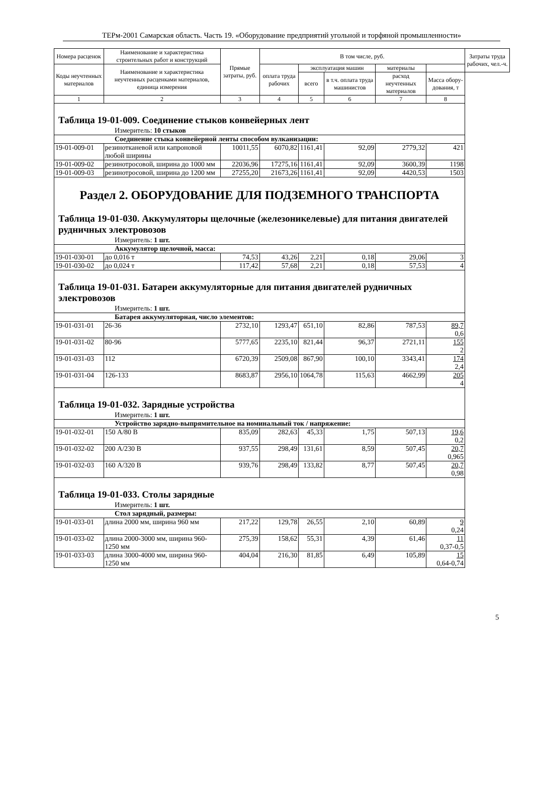ТЕРм-2001 Самарская область. Часть 19. «Оборудование предприятий угольной и торфяной промышленности»
| Номера расценок | Наименование и характеристика строительных работ и конструкций | Прямые затраты, руб. | В том числе, руб. | | | | | Затраты труда рабочих, чел.-ч. |
| --- | --- | --- | --- | --- | --- | --- | --- | --- |
| Коды неучтенных материалов | Наименование и характеристика неучтенных расценками материалов, единица измерения | | оплата труда рабочих | эксплуатация машин | | материалы | | |
| | | | | всего | в т.ч. оплата труда машинистов | расход неучтенных материалов | Масса обору-дования, т | |
| 1 | 2 | 3 | 4 | 5 | 6 | 7 | 8 | |
| Таблица 19-01-009. Соединение стыков конвейерных лент | | | | | | | | |
| Измеритель: 10 стыков | | | | | | | | |
| Соединение стыка конвейерной ленты способом вулканизации: | | | | | | | | |
| 19-01-009-01 | резинотканевой или капроновой любой ширины | 10011,55 | 6070,82 | 1161,41 | 92,09 | 2779,32 | 421 | |
| 19-01-009-02 | резинотросовой, ширина до 1000 мм | 22036,96 | 17275,16 | 1161,41 | 92,09 | 3600,39 | 1198 | |
| 19-01-009-03 | резинотросовой, ширина до 1200 мм | 27255,20 | 21673,26 | 1161,41 | 92,09 | 4420,53 | 1503 | |
| Раздел 2. ОБОРУДОВАНИЕ ДЛЯ ПОДЗЕМНОГО ТРАНСПОРТА | | | | | | | | |
| Таблица 19-01-030. Аккумуляторы щелочные (железоникелевые) для питания двигателей рудничных электровозов | | | | | | | | |
| Измеритель: 1 шт. | | | | | | | | |
| Аккумулятор щелочной, масса: | | | | | | | | |
| 19-01-030-01 | до 0,016 т | 74,53 | 43,26 | 2,21 | 0,18 | 29,06 | 3 | |
| 19-01-030-02 | до 0,024 т | 117,42 | 57,68 | 2,21 | 0,18 | 57,53 | 4 | |
| Таблица 19-01-031. Батареи аккумуляторные для питания двигателей рудничных электровозов | | | | | | | | |
| Измеритель: 1 шт. | | | | | | | | |
| Батарея аккумуляторная, число элементов: | | | | | | | | |
| 19-01-031-01 | 26-36 | 2732,10 | 1293,47 | 651,10 | 82,86 | 787,53 | 89,7 0,6 | |
| 19-01-031-02 | 80-96 | 5777,65 | 2235,10 | 821,44 | 96,37 | 2721,11 | 155 2 | |
| 19-01-031-03 | 112 | 6720,39 | 2509,08 | 867,90 | 100,10 | 3343,41 | 174 2,4 | |
| 19-01-031-04 | 126-133 | 8683,87 | 2956,10 | 1064,78 | 115,63 | 4662,99 | 205 4 | |
| Таблица 19-01-032. Зарядные устройства | | | | | | | | |
| Измеритель: 1 шт. | | | | | | | | |
| Устройство зарядно-выпрямительное на номинальный ток / напряжение: | | | | | | | | |
| 19-01-032-01 | 150 А/80 В | 835,09 | 282,63 | 45,33 | 1,75 | 507,13 | 19,6 0,2 | |
| 19-01-032-02 | 200 А/230 В | 937,55 | 298,49 | 131,61 | 8,59 | 507,45 | 20,7 0,965 | |
| 19-01-032-03 | 160 А/320 В | 939,76 | 298,49 | 133,82 | 8,77 | 507,45 | 20,7 0,98 | |
| Таблица 19-01-033. Столы зарядные | | | | | | | | |
| Измеритель: 1 шт. | | | | | | | | |
| Стол зарядный, размеры: | | | | | | | | |
| 19-01-033-01 | длина 2000 мм, ширина 960 мм | 217,22 | 129,78 | 26,55 | 2,10 | 60,89 | 9 0,24 | |
| 19-01-033-02 | длина 2000-3000 мм, ширина 960-1250 мм | 275,39 | 158,62 | 55,31 | 4,39 | 61,46 | 11 0,37-0,5 | |
| 19-01-033-03 | длина 3000-4000 мм, ширина 960-1250 мм | 404,04 | 216,30 | 81,85 | 6,49 | 105,89 | 15 0,64-0,74 | |
5